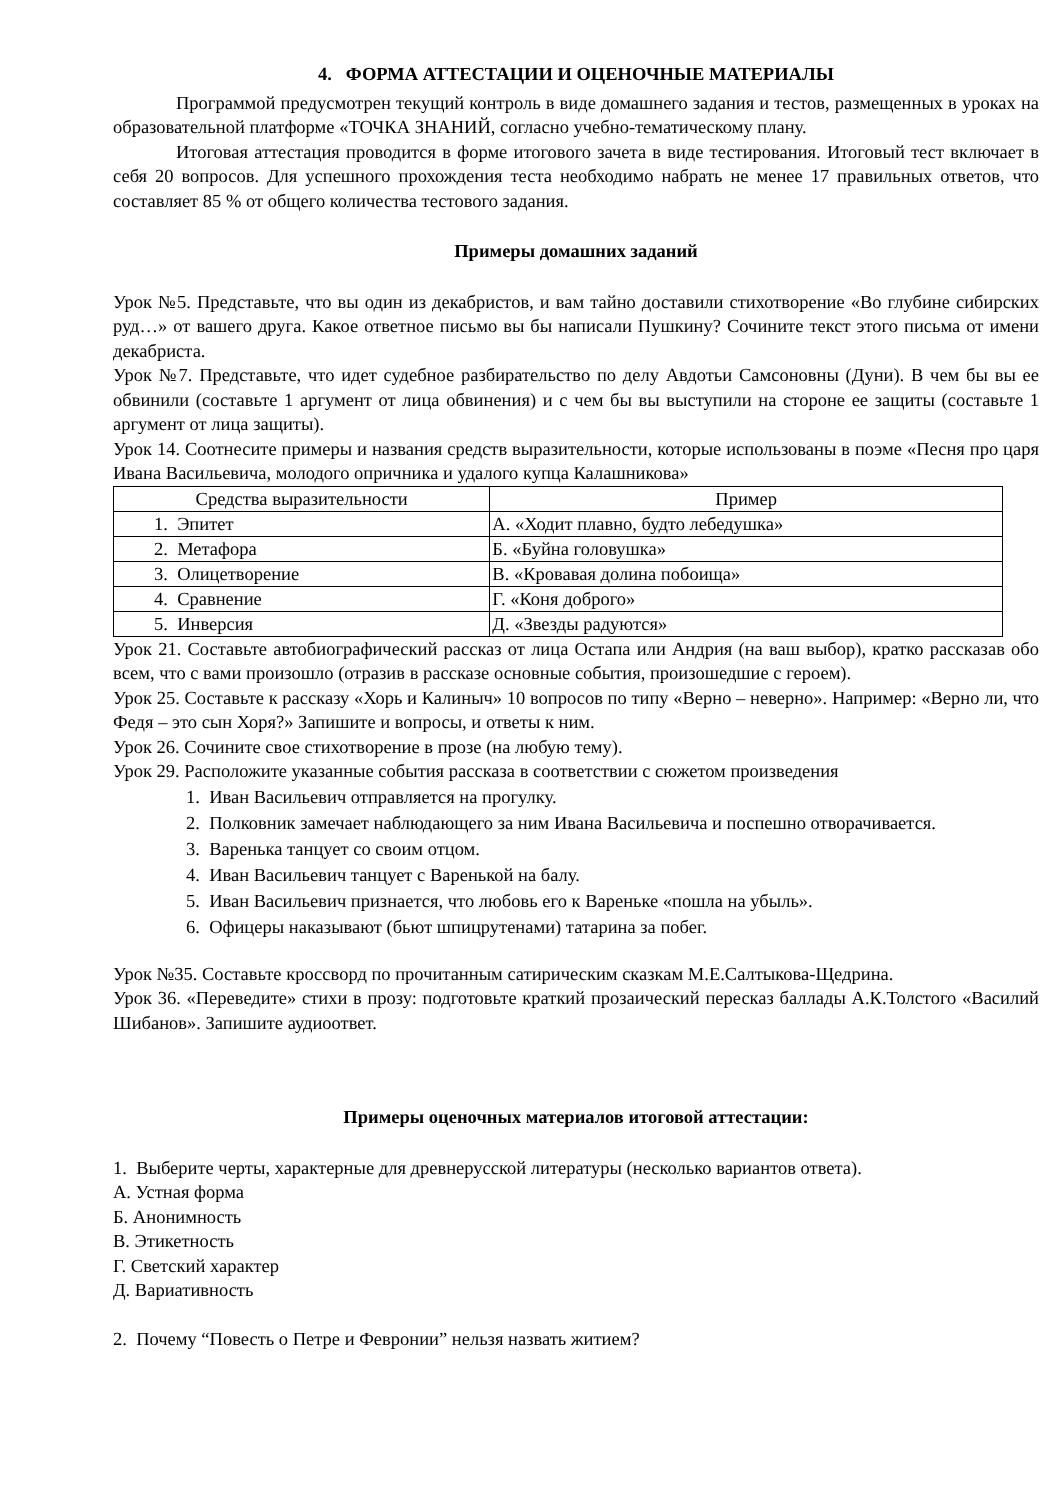4. ФОРМА АТТЕСТАЦИИ И ОЦЕНОЧНЫЕ МАТЕРИАЛЫ
Программой предусмотрен текущий контроль в виде домашнего задания и тестов, размещенных в уроках на образовательной платформе «ТОЧКА ЗНАНИЙ, согласно учебно-тематическому плану.
Итоговая аттестация проводится в форме итогового зачета в виде тестирования. Итоговый тест включает в себя 20 вопросов. Для успешного прохождения теста необходимо набрать не менее 17 правильных ответов, что составляет 85 % от общего количества тестового задания.
Примеры домашних заданий
Урок №5. Представьте, что вы один из декабристов, и вам тайно доставили стихотворение «Во глубине сибирских руд…» от вашего друга. Какое ответное письмо вы бы написали Пушкину? Сочините текст этого письма от имени декабриста.
Урок №7. Представьте, что идет судебное разбирательство по делу Авдотьи Самсоновны (Дуни). В чем бы вы ее обвинили (составьте 1 аргумент от лица обвинения) и с чем бы вы выступили на стороне ее защиты (составьте 1 аргумент от лица защиты).
Урок 14. Соотнесите примеры и названия средств выразительности, которые использованы в поэме «Песня про царя Ивана Васильевича, молодого опричника и удалого купца Калашникова»
| Средства выразительности | Пример |
| --- | --- |
| 1. Эпитет | А. «Ходит плавно, будто лебедушка» |
| 2. Метафора | Б. «Буйна головушка» |
| 3. Олицетворение | В. «Кровавая долина побоища» |
| 4. Сравнение | Г. «Коня доброго» |
| 5. Инверсия | Д. «Звезды радуются» |
Урок 21. Составьте автобиографический рассказ от лица Остапа или Андрия (на ваш выбор), кратко рассказав обо всем, что с вами произошло (отразив в рассказе основные события, произошедшие с героем).
Урок 25. Составьте к рассказу «Хорь и Калиныч» 10 вопросов по типу «Верно – неверно». Например: «Верно ли, что Федя – это сын Хоря?» Запишите и вопросы, и ответы к ним.
Урок 26. Сочините свое стихотворение в прозе (на любую тему).
Урок 29. Расположите указанные события рассказа в соответствии с сюжетом произведения
1. Иван Васильевич отправляется на прогулку.
2. Полковник замечает наблюдающего за ним Ивана Васильевича и поспешно отворачивается.
3. Варенька танцует со своим отцом.
4. Иван Васильевич танцует с Варенькой на балу.
5. Иван Васильевич признается, что любовь его к Вареньке «пошла на убыль».
6. Офицеры наказывают (бьют шпицрутенами) татарина за побег.
Урок №35. Составьте кроссворд по прочитанным сатирическим сказкам М.Е.Салтыкова-Щедрина.
Урок 36. «Переведите» стихи в прозу: подготовьте краткий прозаический пересказ баллады А.К.Толстого «Василий Шибанов». Запишите аудиоответ.
Примеры оценочных материалов итоговой аттестации:
1. Выберите черты, характерные для древнерусской литературы (несколько вариантов ответа).
А. Устная форма
Б. Анонимность
В. Этикетность
Г. Светский характер
Д. Вариативность
2. Почему “Повесть о Петре и Февронии” нельзя назвать житием?